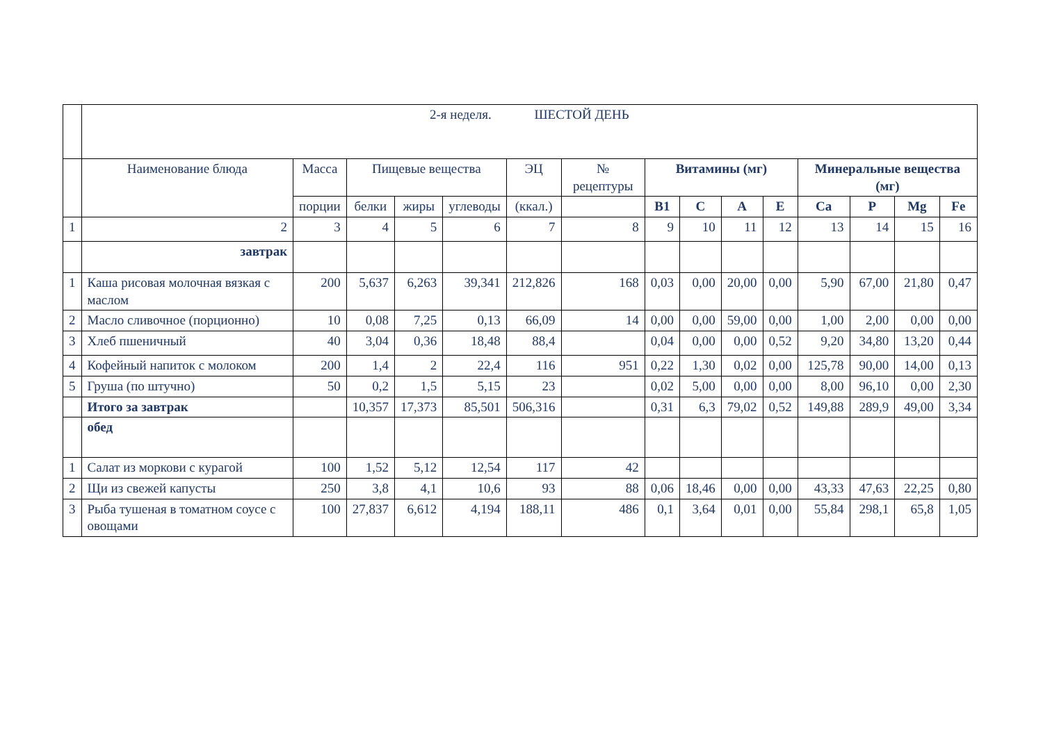| | 2-я неделя. ШЕСТОЙ ДЕНЬ | | | | | | | | | | | | | | |
| | Наименование блюда | Масса | Пищевые вещества | | | ЭЦ | № рецептуры | Витамины (мг) | | | | Минеральные вещества (мг) | | | |
| | | порции | белки | жиры | углеводы | (ккал.) | | В1 | С | А | Е | Са | Р | Mg | Fe |
| 1 | 2 | 3 | 4 | 5 | 6 | 7 | 8 | 9 | 10 | 11 | 12 | 13 | 14 | 15 | 16 |
| | завтрак | | | | | | | | | | | | | | |
| 1 | Каша рисовая молочная вязкая с маслом | 200 | 5,637 | 6,263 | 39,341 | 212,826 | 168 | 0,03 | 0,00 | 20,00 | 0,00 | 5,90 | 67,00 | 21,80 | 0,47 |
| 2 | Масло сливочное (порционно) | 10 | 0,08 | 7,25 | 0,13 | 66,09 | 14 | 0,00 | 0,00 | 59,00 | 0,00 | 1,00 | 2,00 | 0,00 | 0,00 |
| 3 | Хлеб пшеничный | 40 | 3,04 | 0,36 | 18,48 | 88,4 | | 0,04 | 0,00 | 0,00 | 0,52 | 9,20 | 34,80 | 13,20 | 0,44 |
| 4 | Кофейный напиток с молоком | 200 | 1,4 | 2 | 22,4 | 116 | 951 | 0,22 | 1,30 | 0,02 | 0,00 | 125,78 | 90,00 | 14,00 | 0,13 |
| 5 | Груша (по штучно) | 50 | 0,2 | 1,5 | 5,15 | 23 | | 0,02 | 5,00 | 0,00 | 0,00 | 8,00 | 96,10 | 0,00 | 2,30 |
| | Итого за завтрак | | 10,357 | 17,373 | 85,501 | 506,316 | | 0,31 | 6,3 | 79,02 | 0,52 | 149,88 | 289,9 | 49,00 | 3,34 |
| | обед | | | | | | | | | | | | | | |
| 1 | Салат из моркови с курагой | 100 | 1,52 | 5,12 | 12,54 | 117 | 42 | | | | | | | | |
| 2 | Щи из свежей капусты | 250 | 3,8 | 4,1 | 10,6 | 93 | 88 | 0,06 | 18,46 | 0,00 | 0,00 | 43,33 | 47,63 | 22,25 | 0,80 |
| 3 | Рыба тушеная в томатном соусе с овощами | 100 | 27,837 | 6,612 | 4,194 | 188,11 | 486 | 0,1 | 3,64 | 0,01 | 0,00 | 55,84 | 298,1 | 65,8 | 1,05 |